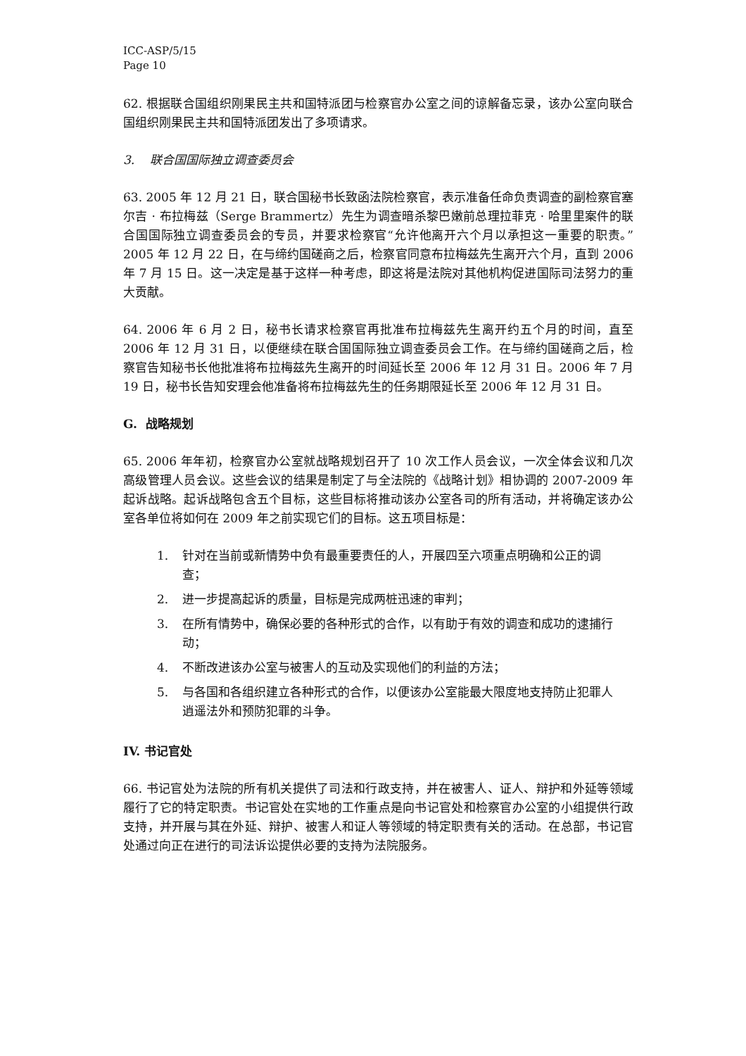ICC-ASP/5/15
Page 10
62. 根据联合国组织刚果民主共和国特派团与检察官办公室之间的谅解备忘录，该办公室向联合国组织刚果民主共和国特派团发出了多项请求。
3. 联合国国际独立调查委员会
63. 2005 年 12 月 21 日，联合国秘书长致函法院检察官，表示准备任命负责调查的副检察官塞尔吉 · 布拉梅兹（Serge Brammertz）先生为调查暗杀黎巴嫩前总理拉菲克 · 哈里里案件的联合国国际独立调查委员会的专员，并要求检察官“允许他离开六个月以承担这一重要的职责。”2005 年 12 月 22 日，在与缔约国磋商之后，检察官同意布拉梅兹先生离开六个月，直到 2006 年 7 月 15 日。这一决定是基于这样一种考虑，即这将是法院对其他机构促进国际司法努力的重大贡献。
64. 2006 年 6 月 2 日，秘书长请求检察官再批准布拉梅兹先生离开约五个月的时间，直至 2006 年 12 月 31 日，以便继续在联合国国际独立调查委员会工作。在与缔约国磋商之后，检察官告知秘书长他批准将布拉梅兹先生离开的时间延长至 2006 年 12 月 31 日。2006 年 7 月 19 日，秘书长告知安理会他准备将布拉梅兹先生的任务期限延长至 2006 年 12 月 31 日。
G. 战略规划
65. 2006 年年初，检察官办公室就战略规划召开了 10 次工作人员会议，一次全体会议和几次高级管理人员会议。这些会议的结果是制定了与全法院的《战略计划》相协调的 2007-2009 年起诉战略。起诉战略包含五个目标，这些目标将推动该办公室各司的所有活动，并将确定该办公室各单位将如何在 2009 年之前实现它们的目标。这五项目标是：
1. 针对在当前或新情势中负有最重要责任的人，开展四至六项重点明确和公正的调查；
2. 进一步提高起诉的质量，目标是完成两桩迅速的审判；
3. 在所有情势中，确保必要的各种形式的合作，以有助于有效的调查和成功的逮捕行动；
4. 不断改进该办公室与被害人的互动及实现他们的利益的方法；
5. 与各国和各组织建立各种形式的合作，以便该办公室能最大限度地支持防止犯罪人逍遥法外和预防犯罪的斗争。
IV. 书记官处
66. 书记官处为法院的所有机关提供了司法和行政支持，并在被害人、证人、辩护和外延等领域履行了它的特定职责。书记官处在实地的工作重点是向书记官处和检察官办公室的小组提供行政支持，并开展与其在外延、辩护、被害人和证人等领域的特定职责有关的活动。在总部，书记官处通过向正在进行的司法诉讼提供必要的支持为法院服务。